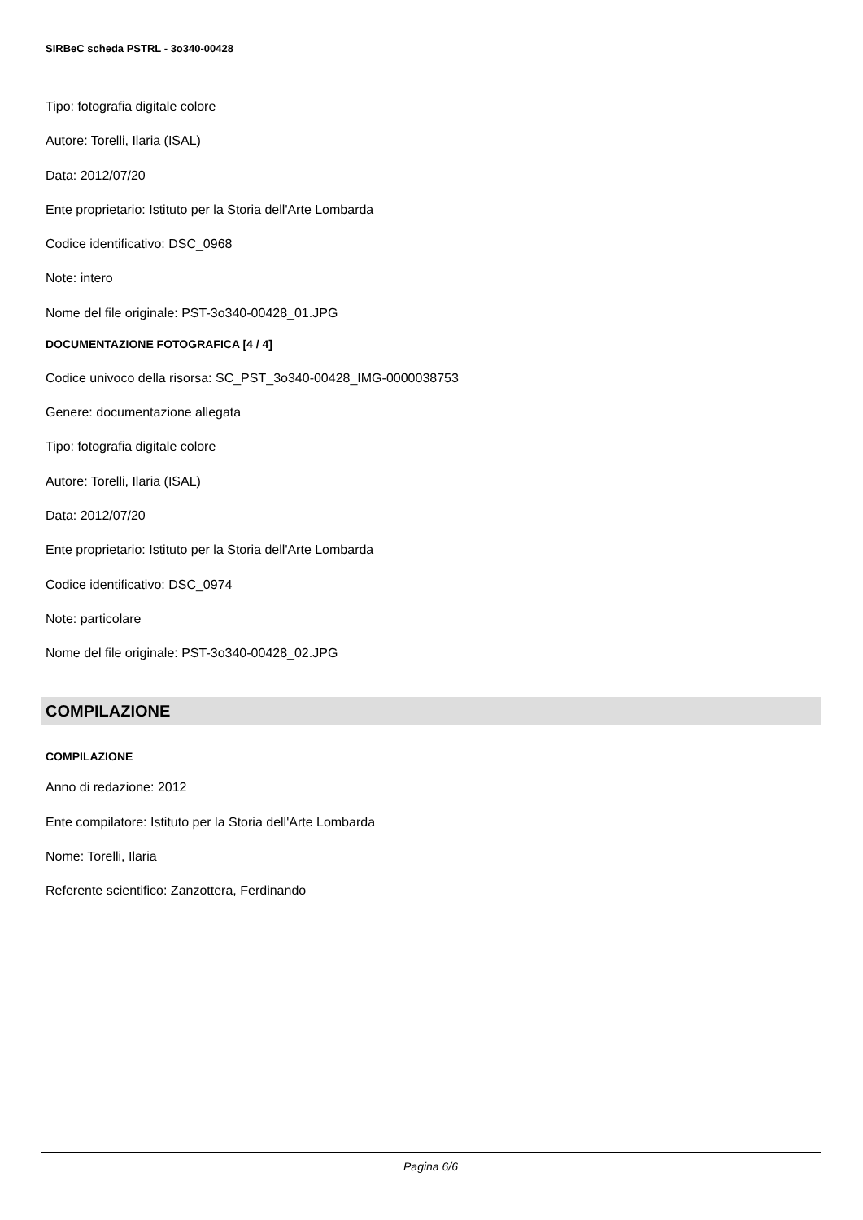SIRBeC scheda PSTRL - 3o340-00428
Tipo: fotografia digitale colore
Autore: Torelli, Ilaria (ISAL)
Data: 2012/07/20
Ente proprietario: Istituto per la Storia dell'Arte Lombarda
Codice identificativo: DSC_0968
Note: intero
Nome del file originale: PST-3o340-00428_01.JPG
DOCUMENTAZIONE FOTOGRAFICA [4 / 4]
Codice univoco della risorsa: SC_PST_3o340-00428_IMG-0000038753
Genere: documentazione allegata
Tipo: fotografia digitale colore
Autore: Torelli, Ilaria (ISAL)
Data: 2012/07/20
Ente proprietario: Istituto per la Storia dell'Arte Lombarda
Codice identificativo: DSC_0974
Note: particolare
Nome del file originale: PST-3o340-00428_02.JPG
COMPILAZIONE
COMPILAZIONE
Anno di redazione: 2012
Ente compilatore: Istituto per la Storia dell'Arte Lombarda
Nome: Torelli, Ilaria
Referente scientifico: Zanzottera, Ferdinando
Pagina 6/6